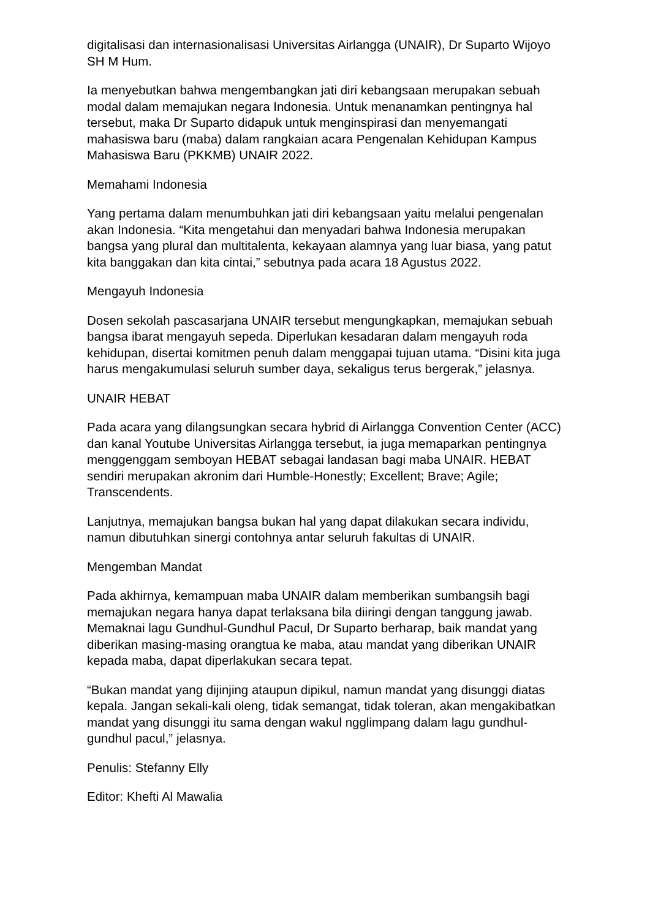digitalisasi dan internasionalisasi Universitas Airlangga (UNAIR), Dr Suparto Wijoyo SH M Hum.
Ia menyebutkan bahwa mengembangkan jati diri kebangsaan merupakan sebuah modal dalam memajukan negara Indonesia. Untuk menanamkan pentingnya hal tersebut, maka Dr Suparto didapuk untuk menginspirasi dan menyemangati mahasiswa baru (maba) dalam rangkaian acara Pengenalan Kehidupan Kampus Mahasiswa Baru (PKKMB) UNAIR 2022.
Memahami Indonesia
Yang pertama dalam menumbuhkan jati diri kebangsaan yaitu melalui pengenalan akan Indonesia. “Kita mengetahui dan menyadari bahwa Indonesia merupakan bangsa yang plural dan multitalenta, kekayaan alamnya yang luar biasa, yang patut kita banggakan dan kita cintai,” sebutnya pada acara 18 Agustus 2022.
Mengayuh Indonesia
Dosen sekolah pascasarjana UNAIR tersebut mengungkapkan, memajukan sebuah bangsa ibarat mengayuh sepeda. Diperlukan kesadaran dalam mengayuh roda kehidupan, disertai komitmen penuh dalam menggapai tujuan utama. “Disini kita juga harus mengakumulasi seluruh sumber daya, sekaligus terus bergerak,” jelasnya.
UNAIR HEBAT
Pada acara yang dilangsungkan secara hybrid di Airlangga Convention Center (ACC) dan kanal Youtube Universitas Airlangga tersebut, ia juga memaparkan pentingnya menggenggam semboyan HEBAT sebagai landasan bagi maba UNAIR. HEBAT sendiri merupakan akronim dari Humble-Honestly; Excellent; Brave; Agile; Transcendents.
Lanjutnya, memajukan bangsa bukan hal yang dapat dilakukan secara individu, namun dibutuhkan sinergi contohnya antar seluruh fakultas di UNAIR.
Mengemban Mandat
Pada akhirnya, kemampuan maba UNAIR dalam memberikan sumbangsih bagi memajukan negara hanya dapat terlaksana bila diiringi dengan tanggung jawab. Memaknai lagu Gundhul-Gundhul Pacul, Dr Suparto berharap, baik mandat yang diberikan masing-masing orangtua ke maba, atau mandat yang diberikan UNAIR kepada maba, dapat diperlakukan secara tepat.
“Bukan mandat yang dijinjing ataupun dipikul, namun mandat yang disunggi diatas kepala. Jangan sekali-kali oleng, tidak semangat, tidak toleran, akan mengakibatkan mandat yang disunggi itu sama dengan wakul ngglimpang dalam lagu gundhul-gundhul pacul,” jelasnya.
Penulis: Stefanny Elly
Editor: Khefti Al Mawalia